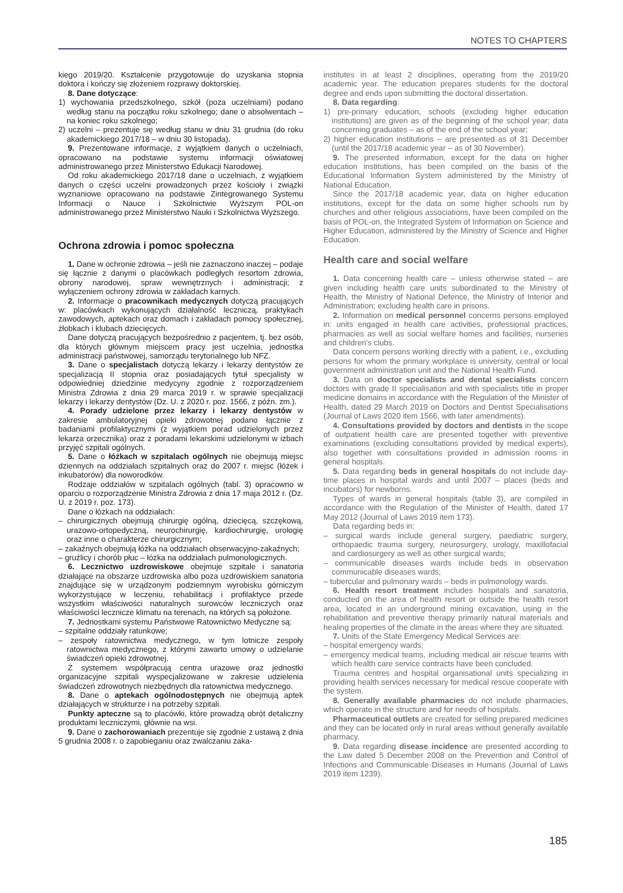NOTES TO CHAPTERS
kiego 2019/20. Kształcenie przygotowuje do uzyskania stopnia doktora i kończy się złożeniem rozprawy doktorskiej.
8. Dane dotyczące:
1) wychowania przedszkolnego, szkół (poza uczelniami) podano według stanu na początku roku szkolnego; dane o absolwentach – na koniec roku szkolnego;
2) uczelni – prezentuje się według stanu w dniu 31 grudnia (do roku akademickiego 2017/18 – w dniu 30 listopada).
9. Prezentowane informacje, z wyjątkiem danych o uczelniach, opracowano na podstawie systemu informacji oświatowej administrowanego przez Ministerstwo Edukacji Narodowej.
Od roku akademickiego 2017/18 dane o uczelniach, z wyjątkiem danych o części uczelni prowadzonych przez kościoły i związki wyznaniowe opracowano na podstawie Zintegrowanego Systemu Informacji o Nauce i Szkolnictwie Wyższym POL-on administrowanego przez Ministerstwo Nauki i Szkolnictwa Wyższego.
Ochrona zdrowia i pomoc społeczna
1. Dane w ochronie zdrowia – jeśli nie zaznaczono inaczej – podaje się łącznie z danymi o placówkach podległych resortom zdrowia, obrony narodowej, spraw wewnętrznych i administracji; z wyłączeniem ochrony zdrowia w zakładach karnych.
2. Informacje o pracownikach medycznych dotyczą pracujących w: placówkach wykonujących działalność leczniczą, praktykach zawodowych, aptekach oraz domach i zakładach pomocy społecznej, żłobkach i klubach dziecięcych.
Dane dotyczą pracujących bezpośrednio z pacjentem, tj. bez osób, dla których głównym miejscem pracy jest uczelnia, jednostka administracji państwowej, samorządu terytorialnego lub NFZ.
3. Dane o specjalistach dotyczą lekarzy i lekarzy dentystów ze specjalizacją II stopnia oraz posiadających tytuł specjalisty w odpowiedniej dziedzinie medycyny zgodnie z rozporządzeniem Ministra Zdrowia z dnia 29 marca 2019 r. w sprawie specjalizacji lekarzy i lekarzy dentystów (Dz. U. z 2020 r. poz. 1566, z późn. zm.).
4. Porady udzielone przez lekarzy i lekarzy dentystów w zakresie ambulatoryjnej opieki zdrowotnej podano łącznie z badaniami profilaktycznymi (z wyjątkiem porad udzielonych przez lekarza orzecznika) oraz z poradami lekarskimi udzielonymi w izbach przyjęć szpitali ogólnych.
5. Dane o łóżkach w szpitalach ogólnych nie obejmują miejsc dziennych na oddziałach szpitalnych oraz do 2007 r. miejsc (łóżek i inkubatorów) dla noworodków.
Rodzaje oddziałów w szpitalach ogólnych (tabl. 3) opracowno w oparciu o rozporządzenie Ministra Zdrowia z dnia 17 maja 2012 r. (Dz. U. z 2019 r. poz. 173).
Dane o łóżkach na oddziałach:
– chirurgicznych obejmują chirurgię ogólną, dziecięcą, szczękową, urazowo-ortopedyczną, neurochirurgię, kardiochirurgię, urologię oraz inne o charakterze chirurgicznym;
– zakaźnych obejmują łóżka na oddziałach obserwacyjno-zakaźnych;
– gruźlicy i chorób płuc – łóżka na oddziałach pulmonologicznych.
6. Lecznictwo uzdrowiskowe obejmuje szpitale i sanatoria działające na obszarze uzdrowiska albo poza uzdrowiskiem sanatoria znajdujące się w urządzonym podziemnym wyrobisku górniczym wykorzystujące w leczeniu, rehabilitacji i profilaktyce przede wszystkim właściwości naturalnych surowców leczniczych oraz właściwości lecznicze klimatu na terenach, na których są położone.
7. Jednostkami systemu Państwowe Ratownictwo Medyczne są:
– szpitalne oddziały ratunkowe;
– zespoły ratownictwa medycznego, w tym lotnicze zespoły ratownictwa medycznego, z którymi zawarto umowy o udzielanie świadczeń opieki zdrowotnej.
Z systemem współpracują centra urazowe oraz jednostki organizacyjne szpitali wyspecjalizowane w zakresie udzielenia świadczeń zdrowotnych niezbędnych dla ratownictwa medycznego.
8. Dane o aptekach ogólnodostępnych nie obejmują aptek działających w strukturze i na potrzeby szpitali.
Punkty apteczne są to placówki, które prowadzą obrót detaliczny produktami leczniczymi, głównie na wsi.
9. Dane o zachorowaniach prezentuje się zgodnie z ustawą z dnia 5 grudnia 2008 r. o zapobieganiu oraz zwalczaniu zaka-
institutes in at least 2 disciplines, operating from the 2019/20 academic year. The education prepares students for the doctoral degree and ends upon submitting the doctoral dissertation.
8. Data regarding:
1) pre-primary education, schools (excluding higher education institutions) are given as of the beginning of the school year; data concerning graduates – as of the end of the school year;
2) higher education institutions – are presented as of 31 December (until the 2017/18 academic year – as of 30 November).
9. The presented information, except for the data on higher education institutions, has been compiled on the basis of the Educational Information System administered by the Ministry of National Education.
Since the 2017/18 academic year, data on higher education institutions, except for the data on some higher schools run by churches and other religious associations, have been compiled on the basis of POL-on, the Integrated System of Information on Science and Higher Education, administered by the Ministry of Science and Higher Education.
Health care and social welfare
1. Data concerning health care – unless otherwise stated – are given including health care units subordinated to the Ministry of Health, the Ministry of National Defence, the Ministry of Interior and Administration; excluding health care in prisons.
2. Information on medical personnel concerns persons employed in: units engaged in health care activities, professional practices, pharmacies as well as social welfare homes and facilities, nurseries and children's clubs.
Data concern persons working directly with a patient, i.e., excluding persons for whom the primary workplace is university, central or local government administration unit and the National Health Fund.
3. Data on doctor specialists and dental specialists concern doctors with grade II specialisation and with specialists title in proper medicine domains in accordance with the Regulation of the Minister of Health, dated 29 March 2019 on Doctors and Dentist Specialisations (Journal of Laws 2020 item 1566, with later amendments).
4. Consultations provided by doctors and dentists in the scope of outpatient health care are presented together with preventive examinations (excluding consultations provided by medical experts), also together with consultations provided in admission rooms in general hospitals.
5. Data regarding beds in general hospitals do not include day-time places in hospital wards and until 2007 – places (beds and incubators) for newborns.
Types of wards in general hospitals (table 3), are compiled in accordance with the Regulation of the Minister of Health, dated 17 May 2012 (Journal of Laws 2019 item 173).
Data regarding beds in:
– surgical wards include general surgery, paediatric surgery, orthopaedic trauma surgery, neurosurgery, urology, maxillofacial and cardiosurgery as well as other surgical wards;
– communicable diseases wards include beds in observation communicable diseases wards;
– tubercular and pulmonary wards – beds in pulmonology wards.
6. Health resort treatment includes hospitals and sanatoria, conducted on the area of health resort or outside the health resort area, located in an underground mining excavation, using in the rehabilitation and preventive therapy primarily natural materials and healing properties of the climate in the areas where they are situated.
7. Units of the State Emergency Medical Services are:
– hospital emergency wards;
– emergency medical teams, including medical air rescue teams with which health care service contracts have been concluded.
Trauma centres and hospital organisational units specializing in providing health services necessary for medical rescue cooperate with the system.
8. Generally available pharmacies do not include pharmacies, which operate in the structure and for needs of hospitals.
Pharmaceutical outlets are created for selling prepared medicines and they can be located only in rural areas without generally available pharmacy.
9. Data regarding disease incidence are presented according to the Law dated 5 December 2008 on the Prevention and Control of Infections and Communicable Diseases in Humans (Journal of Laws 2019 item 1239).
185